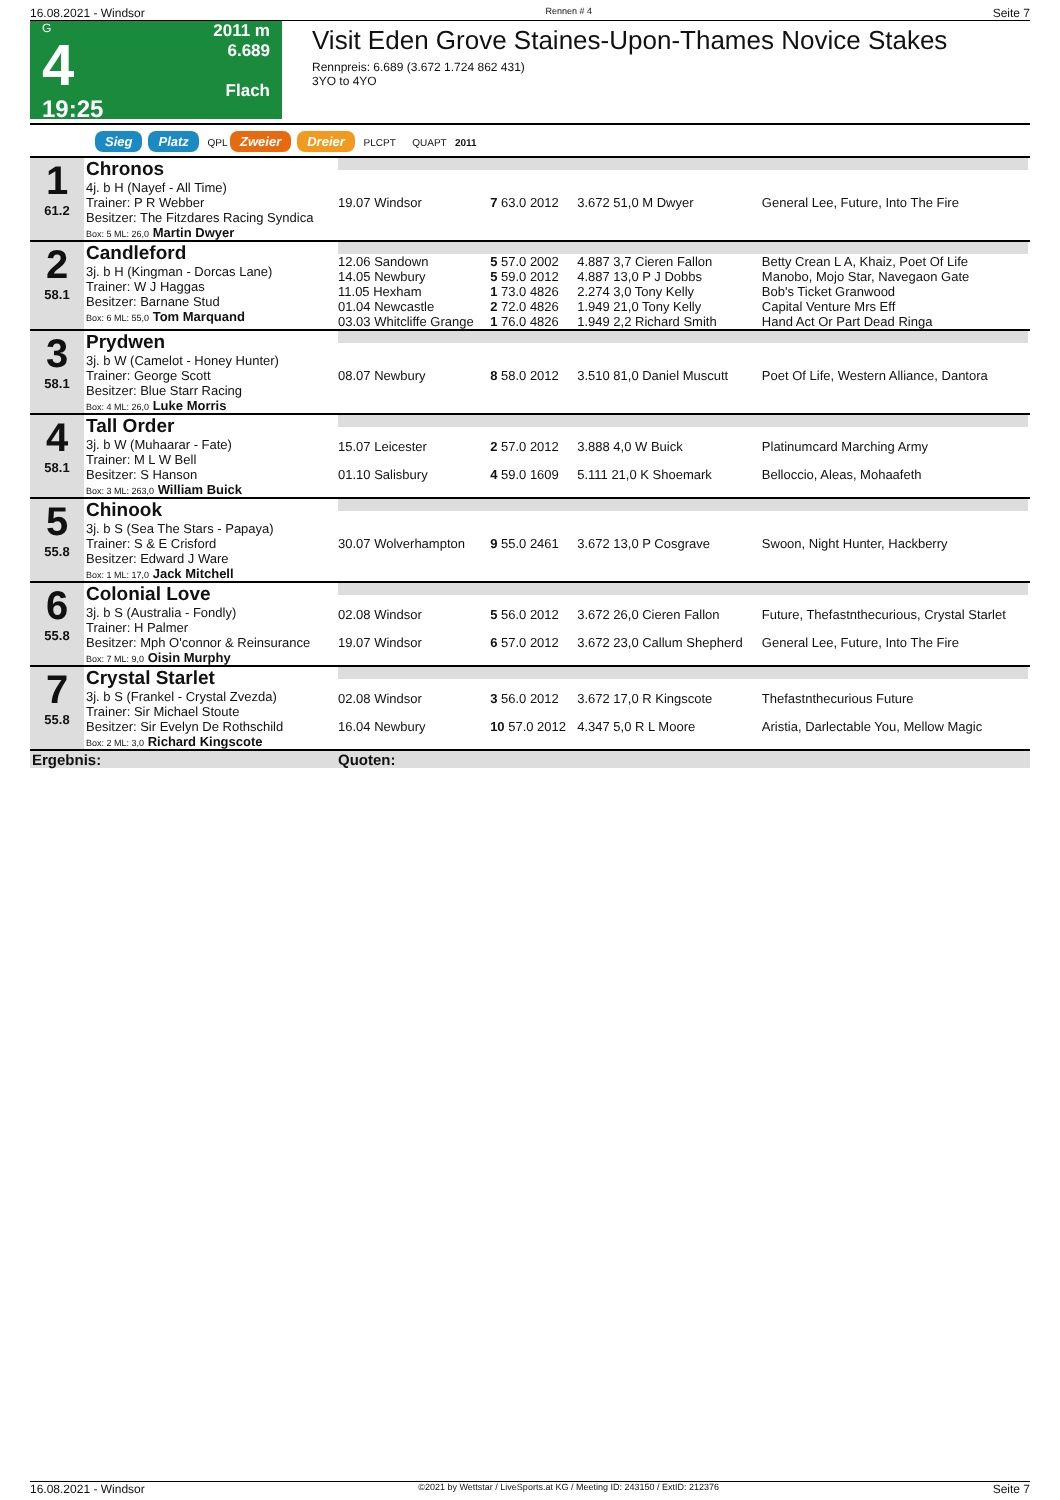16.08.2021 - Windsor Rennen # 4 Seite 7
G
4
19:25
2011 m
6.689
Flach
Visit Eden Grove Staines-Upon-Thames Novice Stakes
Rennpreis: 6.689 (3.672 1.724 862 431)
3YO to 4YO
Sieg Platz QPL Zweier Dreier PLCPT QUAPT 2011
| 1 61.2 | Chronos 4j. b H (Nayef - All Time) Trainer: P R Webber Besitzer: The Fitzdares Racing Syndica Box: 5 ML: 26,0 Martin Dwyer | | | | |
| | | 19.07 Windsor | 7 63.0 2012 | 3.672 51,0 M Dwyer | General Lee, Future, Into The Fire |
| 2 58.1 | Candleford 3j. b H (Kingman - Dorcas Lane) Trainer: W J Haggas Besitzer: Barnane Stud Box: 6 ML: 55,0 Tom Marquand | | | | |
| | | 12.06 Sandown | 5 57.0 2002 | 4.887 3,7 Cieren Fallon | Betty Crean L A, Khaiz, Poet Of Life |
| | | 14.05 Newbury | 5 59.0 2012 | 4.887 13,0 P J Dobbs | Manobo, Mojo Star, Navegaon Gate |
| | | 11.05 Hexham | 1 73.0 4826 | 2.274 3,0 Tony Kelly | Bob's Ticket Granwood |
| | | 01.04 Newcastle | 2 72.0 4826 | 1.949 21,0 Tony Kelly | Capital Venture Mrs Eff |
| | | 03.03 Whitcliffe Grange | 1 76.0 4826 | 1.949 2,2 Richard Smith | Hand Act Or Part Dead Ringa |
| 3 58.1 | Prydwen 3j. b W (Camelot - Honey Hunter) Trainer: George Scott Besitzer: Blue Starr Racing Box: 4 ML: 26,0 Luke Morris | | | | |
| | | 08.07 Newbury | 8 58.0 2012 | 3.510 81,0 Daniel Muscutt | Poet Of Life, Western Alliance, Dantora |
| 4 58.1 | Tall Order 3j. b W (Muhaarar - Fate) Trainer: M L W Bell Besitzer: S Hanson Box: 3 ML: 263,0 William Buick | | | | |
| | | 15.07 Leicester | 2 57.0 2012 | 3.888 4,0 W Buick | Platinumcard Marching Army |
| | | 01.10 Salisbury | 4 59.0 1609 | 5.111 21,0 K Shoemark | Belloccio, Aleas, Mohaafeth |
| 5 55.8 | Chinook 3j. b S (Sea The Stars - Papaya) Trainer: S & E Crisford Besitzer: Edward J Ware Box: 1 ML: 17,0 Jack Mitchell | | | | |
| | | 30.07 Wolverhampton | 9 55.0 2461 | 3.672 13,0 P Cosgrave | Swoon, Night Hunter, Hackberry |
| 6 55.8 | Colonial Love 3j. b S (Australia - Fondly) Trainer: H Palmer Besitzer: Mph O'connor & Reinsurance Box: 7 ML: 9,0 Oisin Murphy | | | | |
| | | 02.08 Windsor | 5 56.0 2012 | 3.672 26,0 Cieren Fallon | Future, Thefastnthecurious, Crystal Starlet |
| | | 19.07 Windsor | 6 57.0 2012 | 3.672 23,0 Callum Shepherd | General Lee, Future, Into The Fire |
| 7 55.8 | Crystal Starlet 3j. b S (Frankel - Crystal Zvezda) Trainer: Sir Michael Stoute Besitzer: Sir Evelyn De Rothschild Box: 2 ML: 3,0 Richard Kingscote | | | | |
| | | 02.08 Windsor | 3 56.0 2012 | 3.672 17,0 R Kingscote | Thefastnthecurious Future |
| | | 16.04 Newbury | 10 57.0 2012 | 4.347 5,0 R L Moore | Aristia, Darlectable You, Mellow Magic |
| Ergebnis: | | Quoten: | | | |
16.08.2021 - Windsor ©2021 by Wettstar / LiveSports.at KG / Meeting ID: 243150 / ExtID: 212376 Seite 7